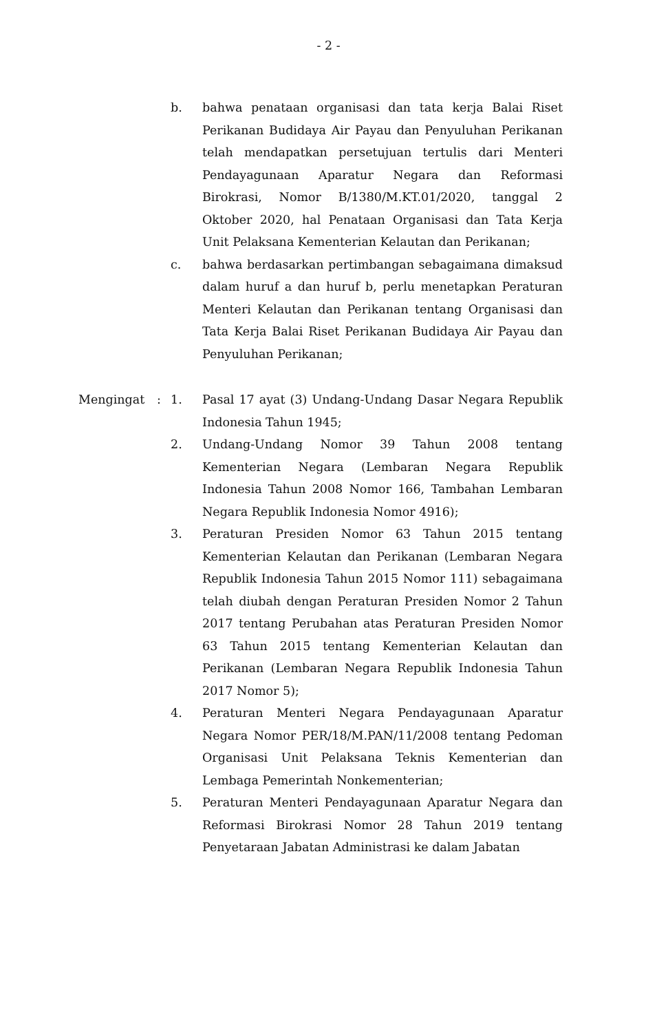- 2 -
b. bahwa penataan organisasi dan tata kerja Balai Riset Perikanan Budidaya Air Payau dan Penyuluhan Perikanan telah mendapatkan persetujuan tertulis dari Menteri Pendayagunaan Aparatur Negara dan Reformasi Birokrasi, Nomor B/1380/M.KT.01/2020, tanggal 2 Oktober 2020, hal Penataan Organisasi dan Tata Kerja Unit Pelaksana Kementerian Kelautan dan Perikanan;
c. bahwa berdasarkan pertimbangan sebagaimana dimaksud dalam huruf a dan huruf b, perlu menetapkan Peraturan Menteri Kelautan dan Perikanan tentang Organisasi dan Tata Kerja Balai Riset Perikanan Budidaya Air Payau dan Penyuluhan Perikanan;
Mengingat : 1. Pasal 17 ayat (3) Undang-Undang Dasar Negara Republik Indonesia Tahun 1945;
2. Undang-Undang Nomor 39 Tahun 2008 tentang Kementerian Negara (Lembaran Negara Republik Indonesia Tahun 2008 Nomor 166, Tambahan Lembaran Negara Republik Indonesia Nomor 4916);
3. Peraturan Presiden Nomor 63 Tahun 2015 tentang Kementerian Kelautan dan Perikanan (Lembaran Negara Republik Indonesia Tahun 2015 Nomor 111) sebagaimana telah diubah dengan Peraturan Presiden Nomor 2 Tahun 2017 tentang Perubahan atas Peraturan Presiden Nomor 63 Tahun 2015 tentang Kementerian Kelautan dan Perikanan (Lembaran Negara Republik Indonesia Tahun 2017 Nomor 5);
4. Peraturan Menteri Negara Pendayagunaan Aparatur Negara Nomor PER/18/M.PAN/11/2008 tentang Pedoman Organisasi Unit Pelaksana Teknis Kementerian dan Lembaga Pemerintah Nonkementerian;
5. Peraturan Menteri Pendayagunaan Aparatur Negara dan Reformasi Birokrasi Nomor 28 Tahun 2019 tentang Penyetaraan Jabatan Administrasi ke dalam Jabatan